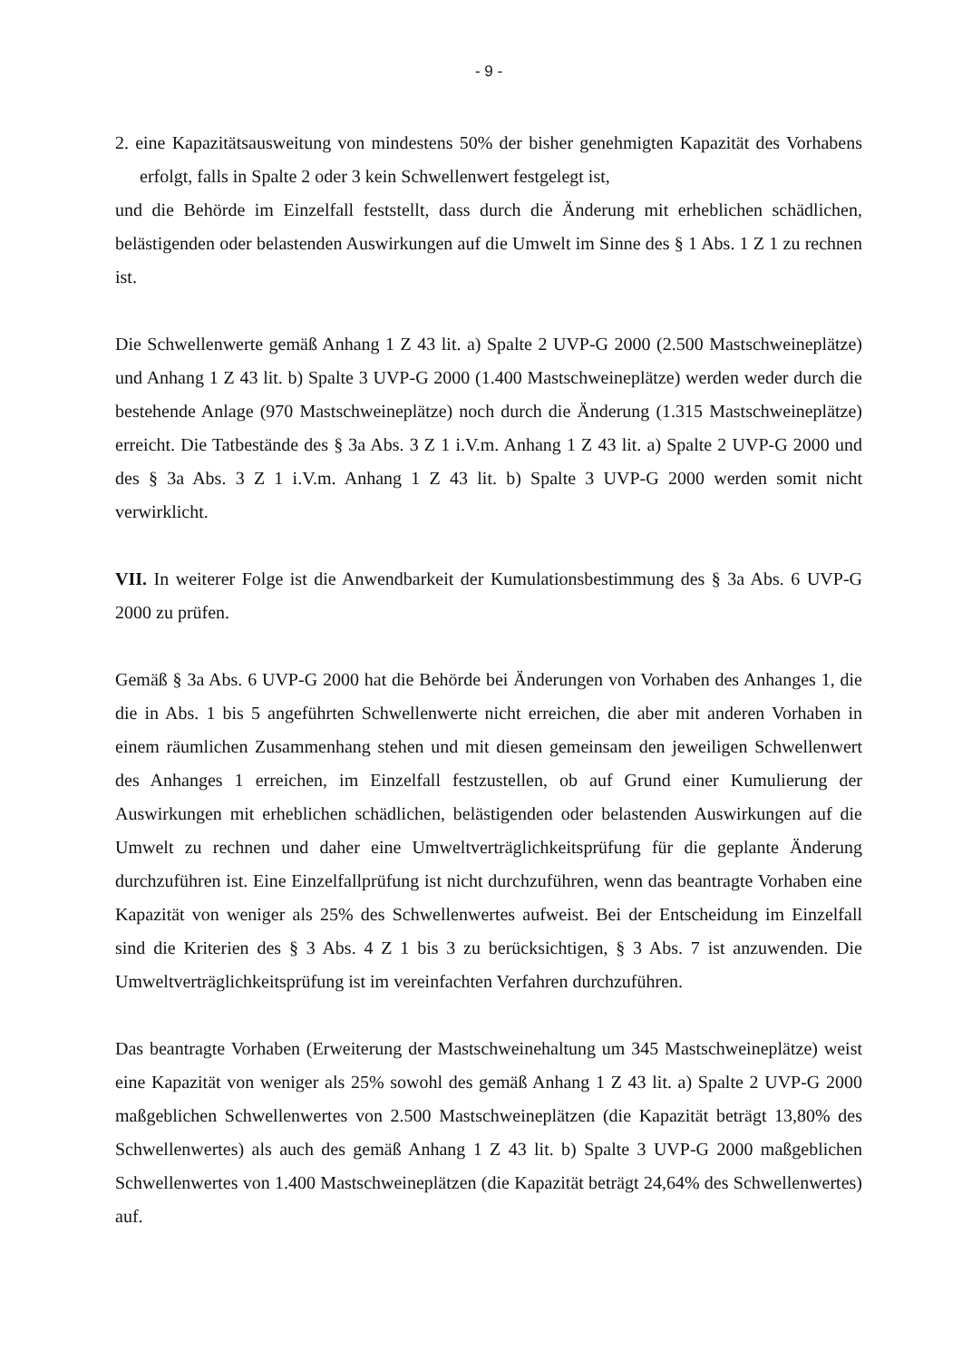- 9 -
2. eine Kapazitätsausweitung von mindestens 50% der bisher genehmigten Kapazität des Vorhabens erfolgt, falls in Spalte 2 oder 3 kein Schwellenwert festgelegt ist,
und die Behörde im Einzelfall feststellt, dass durch die Änderung mit erheblichen schädlichen, belästigenden oder belastenden Auswirkungen auf die Umwelt im Sinne des § 1 Abs. 1 Z 1 zu rechnen ist.
Die Schwellenwerte gemäß Anhang 1 Z 43 lit. a) Spalte 2 UVP-G 2000 (2.500 Mastschweineplätze) und Anhang 1 Z 43 lit. b) Spalte 3 UVP-G 2000 (1.400 Mastschweineplätze) werden weder durch die bestehende Anlage (970 Mastschweineplätze) noch durch die Änderung (1.315 Mastschweineplätze) erreicht. Die Tatbestände des § 3a Abs. 3 Z 1 i.V.m. Anhang 1 Z 43 lit. a) Spalte 2 UVP-G 2000 und des § 3a Abs. 3 Z 1 i.V.m. Anhang 1 Z 43 lit. b) Spalte 3 UVP-G 2000 werden somit nicht verwirklicht.
VII. In weiterer Folge ist die Anwendbarkeit der Kumulationsbestimmung des § 3a Abs. 6 UVP-G 2000 zu prüfen.
Gemäß § 3a Abs. 6 UVP-G 2000 hat die Behörde bei Änderungen von Vorhaben des Anhanges 1, die die in Abs. 1 bis 5 angeführten Schwellenwerte nicht erreichen, die aber mit anderen Vorhaben in einem räumlichen Zusammenhang stehen und mit diesen gemeinsam den jeweiligen Schwellenwert des Anhanges 1 erreichen, im Einzelfall festzustellen, ob auf Grund einer Kumulierung der Auswirkungen mit erheblichen schädlichen, belästigenden oder belastenden Auswirkungen auf die Umwelt zu rechnen und daher eine Umweltverträglichkeitsprüfung für die geplante Änderung durchzuführen ist. Eine Einzelfallprüfung ist nicht durchzuführen, wenn das beantragte Vorhaben eine Kapazität von weniger als 25% des Schwellenwertes aufweist. Bei der Entscheidung im Einzelfall sind die Kriterien des § 3 Abs. 4 Z 1 bis 3 zu berücksichtigen, § 3 Abs. 7 ist anzuwenden. Die Umweltverträglichkeitsprüfung ist im vereinfachten Verfahren durchzuführen.
Das beantragte Vorhaben (Erweiterung der Mastschweinehaltung um 345 Mastschweineplätze) weist eine Kapazität von weniger als 25% sowohl des gemäß Anhang 1 Z 43 lit. a) Spalte 2 UVP-G 2000 maßgeblichen Schwellenwertes von 2.500 Mastschweineplätzen (die Kapazität beträgt 13,80% des Schwellenwertes) als auch des gemäß Anhang 1 Z 43 lit. b) Spalte 3 UVP-G 2000 maßgeblichen Schwellenwertes von 1.400 Mastschweineplätzen (die Kapazität beträgt 24,64% des Schwellenwertes) auf.